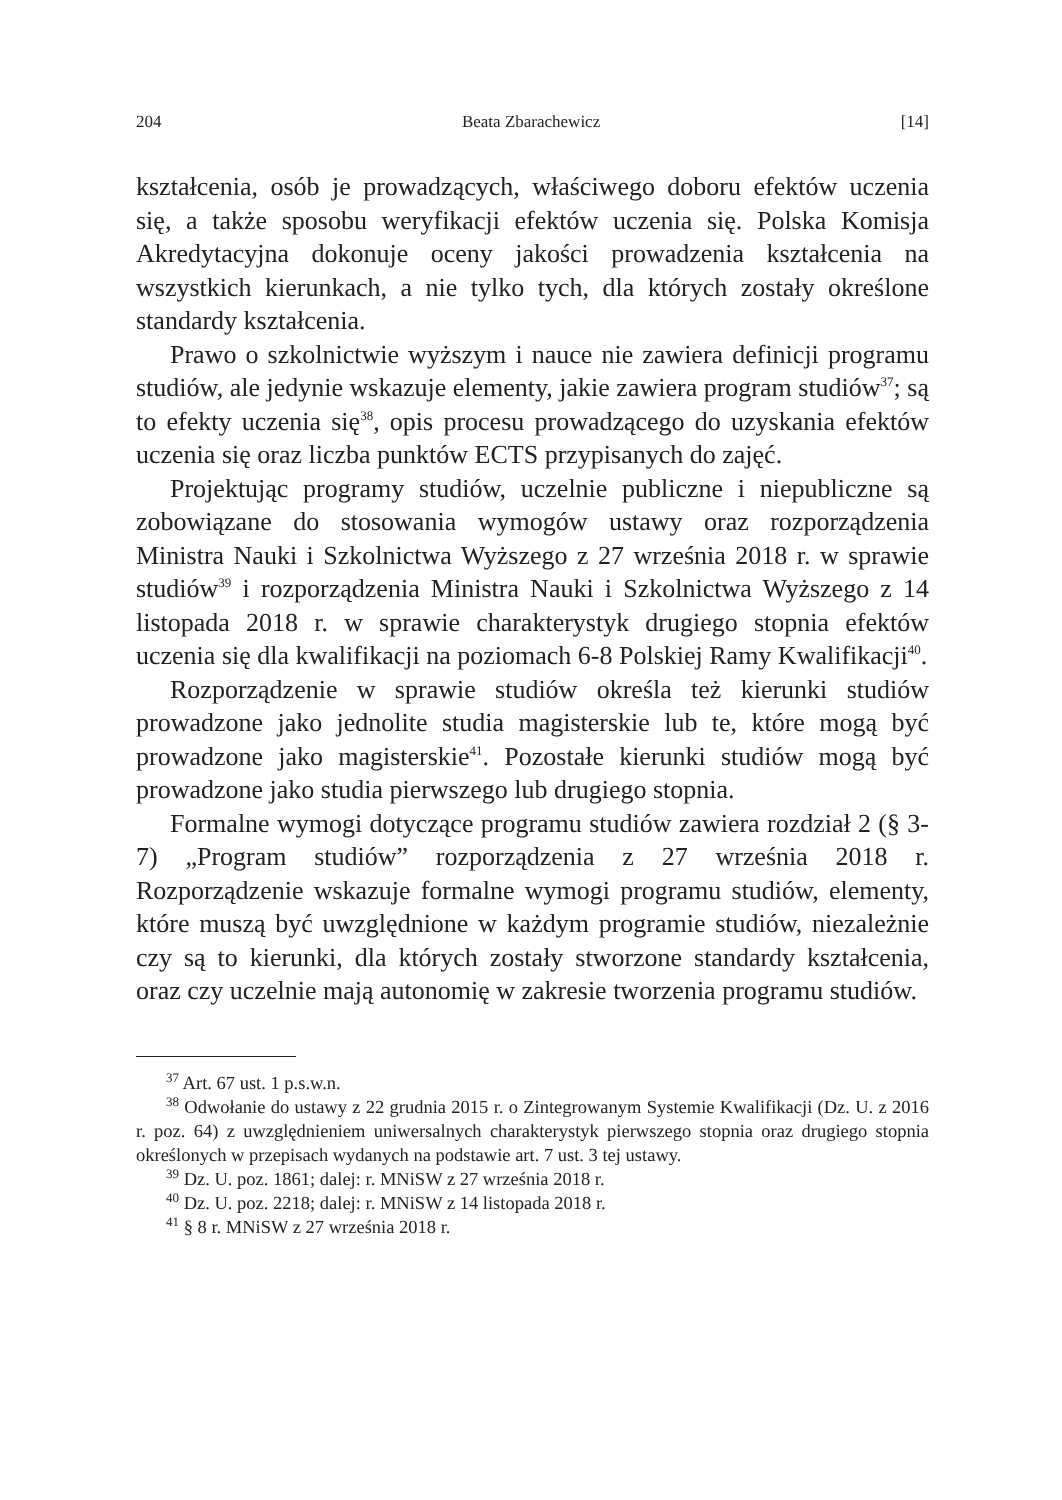204 Beata Zbarachewicz [14]
kształcenia, osób je prowadzących, właściwego doboru efektów uczenia się, a także sposobu weryfikacji efektów uczenia się. Polska Komisja Akredytacyjna dokonuje oceny jakości prowadzenia kształcenia na wszystkich kierunkach, a nie tylko tych, dla których zostały określone standardy kształcenia.
Prawo o szkolnictwie wyższym i nauce nie zawiera definicji programu studiów, ale jedynie wskazuje elementy, jakie zawiera program studiów<sup>37</sup>; są to efekty uczenia się<sup>38</sup>, opis procesu prowadzącego do uzyskania efektów uczenia się oraz liczba punktów ECTS przypisanych do zajęć.
Projektując programy studiów, uczelnie publiczne i niepubliczne są zobowiązane do stosowania wymogów ustawy oraz rozporządzenia Ministra Nauki i Szkolnictwa Wyższego z 27 września 2018 r. w sprawie studiów<sup>39</sup> i rozporządzenia Ministra Nauki i Szkolnictwa Wyższego z 14 listopada 2018 r. w sprawie charakterystyk drugiego stopnia efektów uczenia się dla kwalifikacji na poziomach 6-8 Polskiej Ramy Kwalifikacji<sup>40</sup>.
Rozporządzenie w sprawie studiów określa też kierunki studiów prowadzone jako jednolite studia magisterskie lub te, które mogą być prowadzone jako magisterskie<sup>41</sup>. Pozostałe kierunki studiów mogą być prowadzone jako studia pierwszego lub drugiego stopnia.
Formalne wymogi dotyczące programu studiów zawiera rozdział 2 (§ 3-7) „Program studiów” rozporządzenia z 27 września 2018 r. Rozporządzenie wskazuje formalne wymogi programu studiów, elementy, które muszą być uwzględnione w każdym programie studiów, niezależnie czy są to kierunki, dla których zostały stworzone standardy kształcenia, oraz czy uczelnie mają autonomię w zakresie tworzenia programu studiów.
<sup>37</sup> Art. 67 ust. 1 p.s.w.n.
<sup>38</sup> Odwołanie do ustawy z 22 grudnia 2015 r. o Zintegrowanym Systemie Kwalifikacji (Dz. U. z 2016 r. poz. 64) z uwzględnieniem uniwersalnych charakterystyk pierwszego stopnia oraz drugiego stopnia określonych w przepisach wydanych na podstawie art. 7 ust. 3 tej ustawy.
<sup>39</sup> Dz. U. poz. 1861; dalej: r. MNiSW z 27 września 2018 r.
<sup>40</sup> Dz. U. poz. 2218; dalej: r. MNiSW z 14 listopada 2018 r.
<sup>41</sup> § 8 r. MNiSW z 27 września 2018 r.